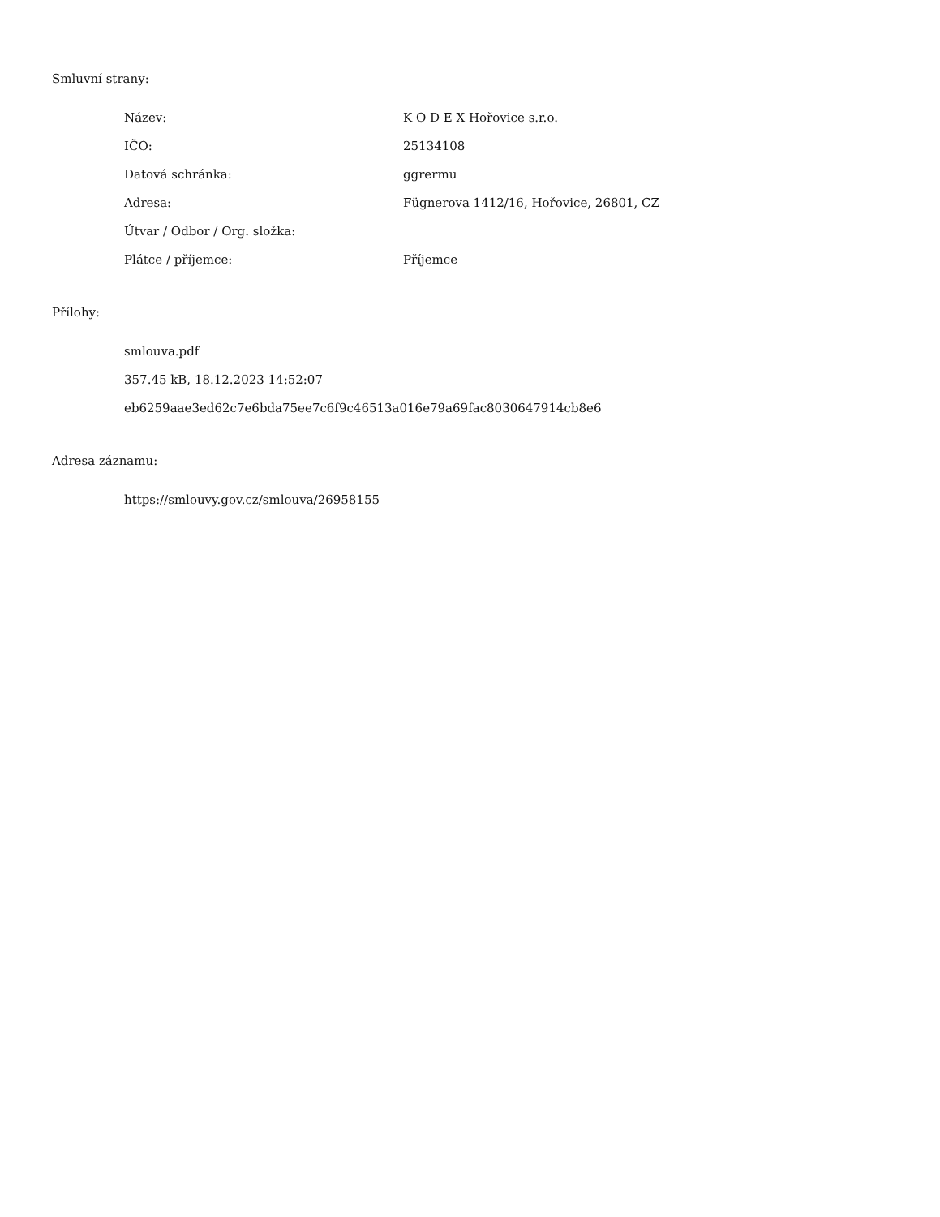Smluvní strany:
| Název: | K O D E X Hořovice s.r.o. |
| IČO: | 25134108 |
| Datová schránka: | ggrermu |
| Adresa: | Fügnerova 1412/16, Hořovice, 26801, CZ |
| Útvar / Odbor / Org. složka: | |
| Plátce / příjemce: | Příjemce |
Přílohy:
smlouva.pdf
357.45 kB, 18.12.2023 14:52:07
eb6259aae3ed62c7e6bda75ee7c6f9c46513a016e79a69fac8030647914cb8e6
Adresa záznamu:
https://smlouvy.gov.cz/smlouva/26958155